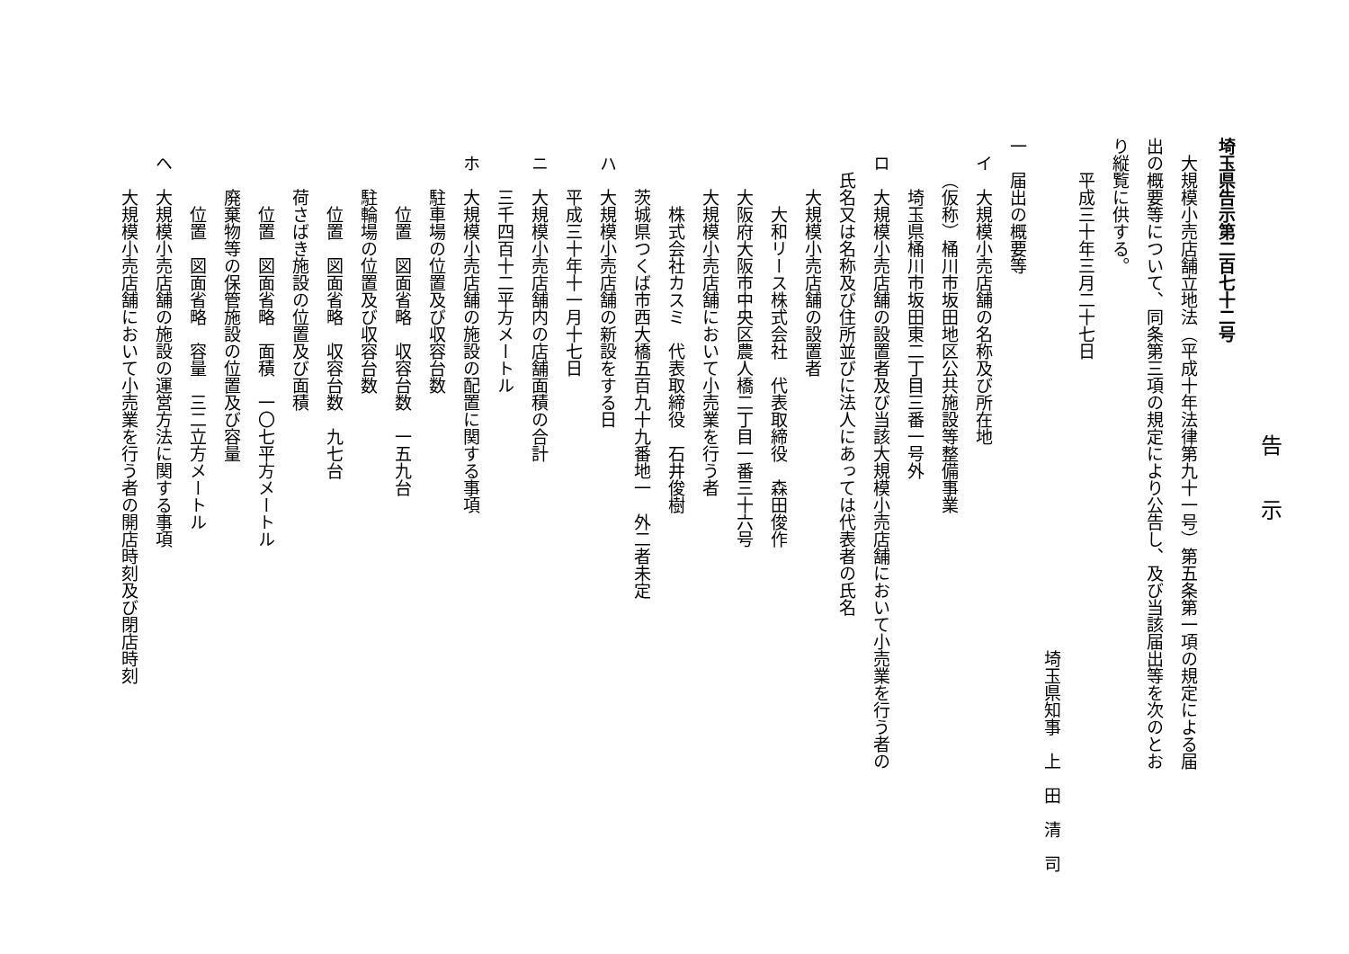告　　示
埼玉県告示第二百七十二号
大規模小売店舗立地法（平成十年法律第九十一号）第五条第一項の規定による届
出の概要等について、同条第三項の規定により公告し、及び当該届出等を次のとお
り縦覧に供する。
平成三十年三月二十七日
埼玉県知事　上　田　清　司
一　届出の概要等
イ　大規模小売店舗の名称及び所在地
（仮称）桶川市坂田地区公共施設等整備事業
埼玉県桶川市坂田東二丁目三番一号外
ロ　大規模小売店舗の設置者及び当該大規模小売店舗において小売業を行う者の
氏名又は名称及び住所並びに法人にあっては代表者の氏名
大規模小売店舗の設置者
大和リース株式会社　代表取締役　森田俊作
大阪府大阪市中央区農人橋二丁目一番三十六号
大規模小売店舗において小売業を行う者
株式会社カスミ　代表取締役　石井俊樹
茨城県つくば市西大橋五百九十九番地一　外二者未定
ハ　大規模小売店舗の新設をする日
平成三十年十一月十七日
ニ　大規模小売店舗内の店舗面積の合計
三千四百十二平方メートル
ホ　大規模小売店舗の施設の配置に関する事項
駐車場の位置及び収容台数
位置　図面省略　収容台数　一五九台
駐輪場の位置及び収容台数
位置　図面省略　収容台数　九七台
荷さばき施設の位置及び面積
位置　図面省略　面積　一〇七平方メートル
廃棄物等の保管施設の位置及び容量
位置　図面省略　容量　三二立方メートル
ヘ　大規模小売店舗の施設の運営方法に関する事項
大規模小売店舗において小売業を行う者の開店時刻及び閉店時刻